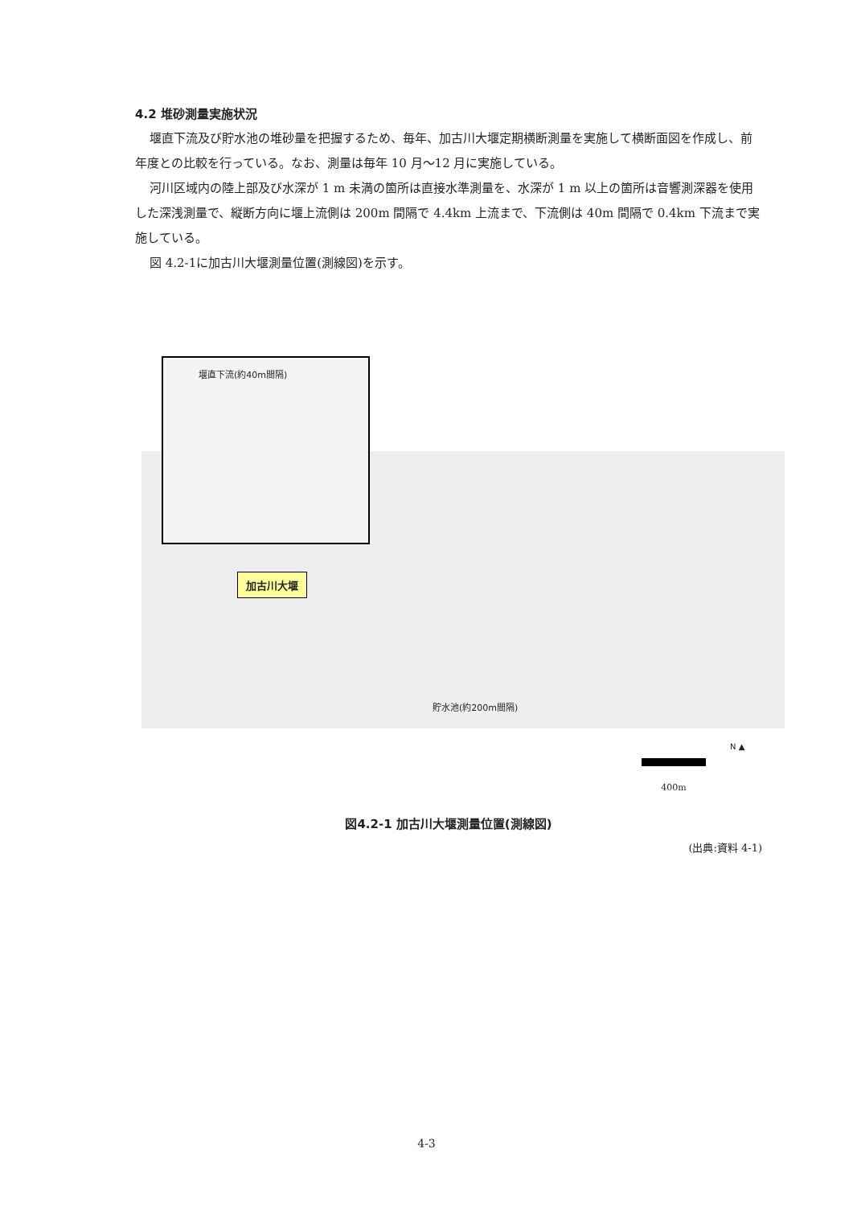4.2 堆砂測量実施状況
堰直下流及び貯水池の堆砂量を把握するため、毎年、加古川大堰定期横断測量を実施して横断面図を作成し、前年度との比較を行っている。なお、測量は毎年 10 月～12 月に実施している。
河川区域内の陸上部及び水深が 1 m 未満の箇所は直接水準測量を、水深が 1 m 以上の箇所は音響測深器を使用した深浅測量で、縦断方向に堰上流側は 200m 間隔で 4.4km 上流まで、下流側は 40m 間隔で 0.4km 下流まで実施している。
図 4.2-1に加古川大堰測量位置(測線図)を示す。
堰直下流(約40m間隔)
加古川大堰
貯水池(約200m間隔)
400m
N ▲
図4.2-1 加古川大堰測量位置(測線図)
(出典:資料 4-1)
4-3